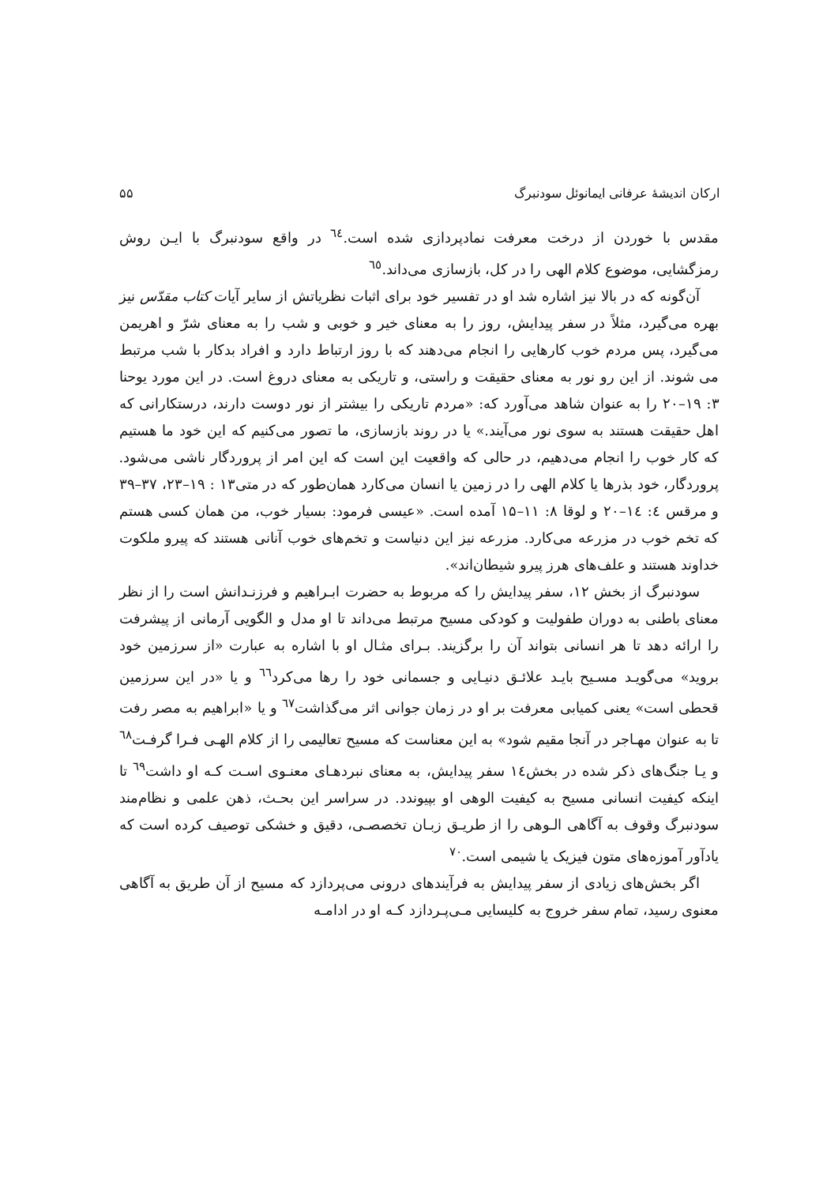ارکان اندیشهٔ عرفانی ایمانوئل سودنبرگ ۵۵
مقدس با خوردن از درخت معرفت نمادپردازی شده است.<sup>٦٤</sup> در واقع سودنبرگ با ایـن روش رمزگشایی، موضوع کلام الهی را در کل، بازسازی می‌داند.<sup>٦٥</sup>
آن‌گونه که در بالا نیز اشاره شد او در تفسیر خود برای اثبات نظریاتش از سایر آیات کتاب مقدّس نیز بهره می‌گیرد، مثلاً در سفر پیدایش، روز را به معنای خیر و خوبی و شب را به معنای شرّ و اهریمن می‌گیرد، پس مردم خوب کارهایی را انجام می‌دهند که با روز ارتباط دارد و افراد بدکار با شب مرتبط می شوند. از این رو نور به معنای حقیقت و راستی، و تاریکی به معنای دروغ است. در این مورد یوحنا ۳: ۱۹–۲۰ را به عنوان شاهد می‌آورد که: «مردم تاریکی را بیشتر از نور دوست دارند، درستکارانی که اهل حقیقت هستند به سوی نور می‌آیند.» یا در روند بازسازی، ما تصور می‌کنیم که این خود ما هستیم که کار خوب را انجام می‌دهیم، در حالی که واقعیت این است که این امر از پروردگار ناشی می‌شود. پروردگار، خود بذرها یا کلام الهی را در زمین یا انسان می‌کارد همان‌طور که در متی۱۳ : ۱۹–۲۳، ۳۷–۳۹ و مرقس ٤: ١٤–۲۰ و لوقا ۸: ۱۱–۱۵ آمده است. «عیسی فرمود: بسیار خوب، من همان کسی هستم که تخم خوب در مزرعه می‌کارد. مزرعه نیز این دنیاست و تخم‌های خوب آنانی هستند که پیرو ملکوت خداوند هستند و علف‌های هرز پیرو شیطان‌اند».
سودنبرگ از بخش ۱۲، سفر پیدایش را که مربوط به حضرت ابـراهیم و فرزنـدانش است را از نظر معنای باطنی به دوران طفولیت و کودکی مسیح مرتبط می‌داند تا او مدل و الگویی آرمانی از پیشرفت را ارائه دهد تا هر انسانی بتواند آن را برگزیند. بـرای مثـال او با اشاره به عبارت «از سرزمین خود بروید» می‌گویـد مسـیح بایـد علائـق دنیـایی و جسمانی خود را رها می‌کرد<sup>٦٦</sup> و یا «در این سرزمین قحطی است» یعنی کمیابی معرفت بر او در زمان جوانی اثر می‌گذاشت<sup>٦٧</sup> و یا «ابراهیم به مصر رفت تا به عنوان مهـاجر در آنجا مقیم شود» به این معناست که مسیح تعالیمی را از کلام الهـی فـرا گرفـت<sup>٦٨</sup> و یـا جنگ‌های ذکر شده در بخش١٤ سفر پیدایش، به معنای نبردهـای معنـوی اسـت کـه او داشت<sup>٦٩</sup> تا اینکه کیفیت انسانی مسیح به کیفیت الوهی او بپیوندد. در سراسر این بحـث، ذهن علمی و نظام‌مند سودنبرگ وقوف به آگاهی الـوهی را از طریـق زبـان تخصصـی، دقیق و خشکی توصیف کرده است که یادآور آموزه‌های متون فیزیک یا شیمی است.<sup>٧٠</sup>
اگر بخش‌های زیادی از سفر پیدایش به فرآیندهای درونی می‌پردازد که مسیح از آن طریق به آگاهی معنوی رسید، تمام سفر خروج به کلیسایی مـی‌پـردازد کـه او در ادامـه